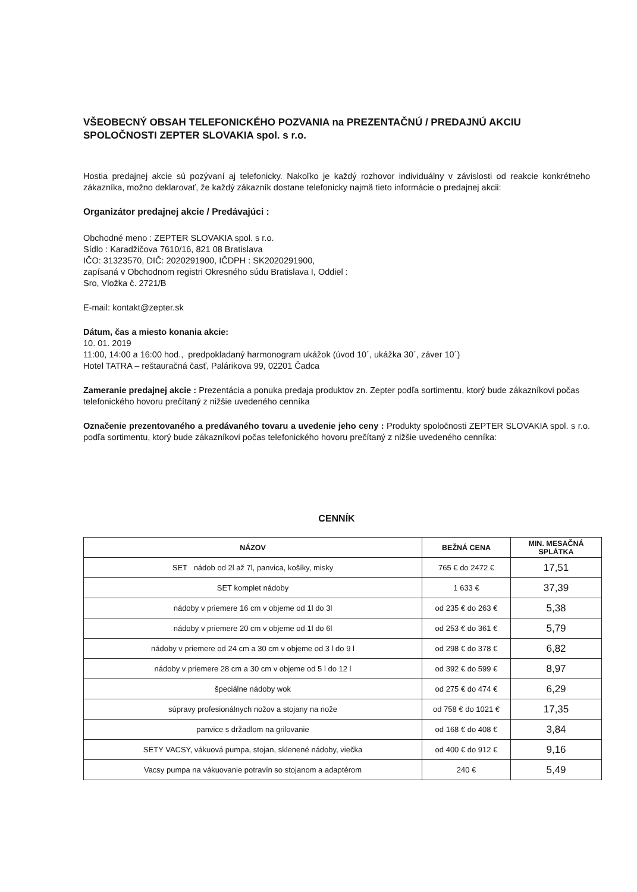VŠEOBECNÝ OBSAH TELEFONICKÉHO POZVANIA na PREZENTAČNÚ / PREDAJNÚ AKCIU SPOLOČNOSTI ZEPTER SLOVAKIA spol. s r.o.
Hostia predajnej akcie sú pozývaní aj telefonicky. Nakoľko je každý rozhovor individuálny v závislosti od reakcie konkrétneho zákazníka, možno deklarovať, že každý zákazník dostane telefonicky najmä tieto informácie o predajnej akcii:
Organizátor predajnej akcie / Predávajúci :
Obchodné meno : ZEPTER SLOVAKIA spol. s r.o.
Sídlo : Karadžičova 7610/16, 821 08 Bratislava
IČO: 31323570, DIČ: 2020291900, IČDPH : SK2020291900,
zapísaná v Obchodnom registri Okresného súdu Bratislava I, Oddiel :
Sro, Vložka č. 2721/B
E-mail: kontakt@zepter.sk
Dátum, čas a miesto konania akcie:
10. 01. 2019
11:00, 14:00 a 16:00 hod., predpokladaný harmonogram ukážok (úvod 10´, ukážka 30´, záver 10´)
Hotel TATRA – reštauračná časť, Palárikova 99, 02201 Čadca
Zameranie predajnej akcie : Prezentácia a ponuka predaja produktov zn. Zepter podľa sortimentu, ktorý bude zákazníkovi počas telefonického hovoru prečítaný z nižšie uvedeného cenníka
Označenie prezentovaného a predávaného tovaru a uvedenie jeho ceny : Produkty spoločnosti ZEPTER SLOVAKIA spol. s r.o. podľa sortimentu, ktorý bude zákazníkovi počas telefonického hovoru prečítaný z nižšie uvedeného cenníka:
CENNÍK
| NÁZOV | BEŽNÁ CENA | MIN. MESAČNÁ SPLÁTKA |
| --- | --- | --- |
| SET nádob od 2l až 7l, panvica, košíky, misky | 765 € do 2472 € | 17,51 |
| SET komplet nádoby | 1 633 € | 37,39 |
| nádoby v priemere 16 cm v objeme od 1l do 3l | od 235 € do 263 € | 5,38 |
| nádoby v priemere 20 cm v objeme od 1l do 6l | od 253 € do 361 € | 5,79 |
| nádoby v priemere od 24 cm a 30 cm v objeme od 3 l do 9 l | od 298 € do 378 € | 6,82 |
| nádoby v priemere 28 cm a 30 cm v objeme od 5 l do 12 l | od 392 € do 599 € | 8,97 |
| špeciálne nádoby wok | od 275 € do 474 € | 6,29 |
| súpravy profesionálnych nožov a stojany na nože | od 758 € do 1021 € | 17,35 |
| panvice s držadlom na grilovanie | od 168 € do 408 € | 3,84 |
| SETY VACSY, vákuová pumpa, stojan, sklenené nádoby, viečka | od 400 € do 912 € | 9,16 |
| Vacsy pumpa na vákuovanie potravín so stojanom a adaptérom | 240 € | 5,49 |